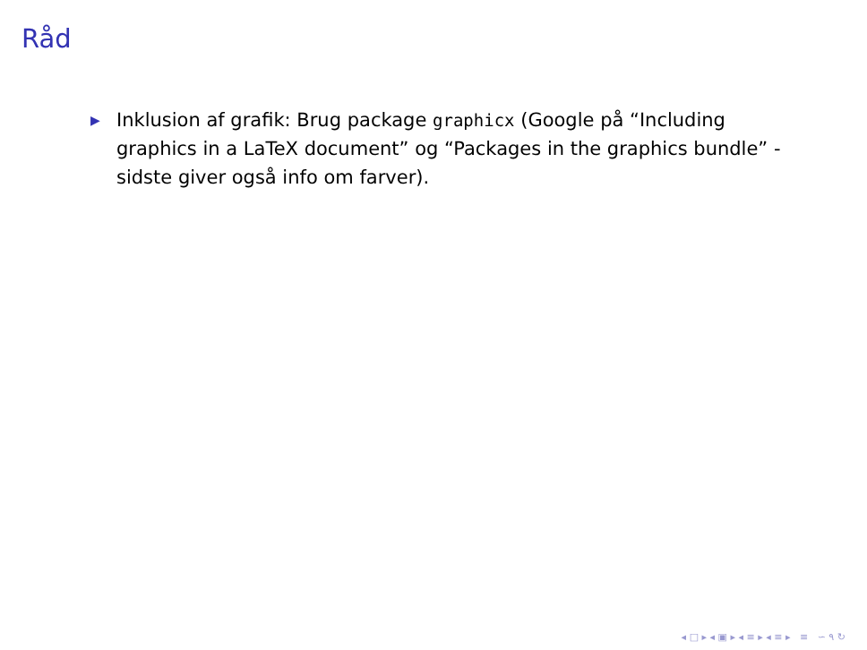Råd
▶ Inklusion af grafik: Brug package graphicx (Google på “Including graphics in a LaTeX document” og “Packages in the graphics bundle” - sidste giver også info om farver).
◂ □ ▸ ◂ ▣ ▸ ◂ ≡ ▸ ◂ ≡ ▸ ≡ ∽ ۹ ↻